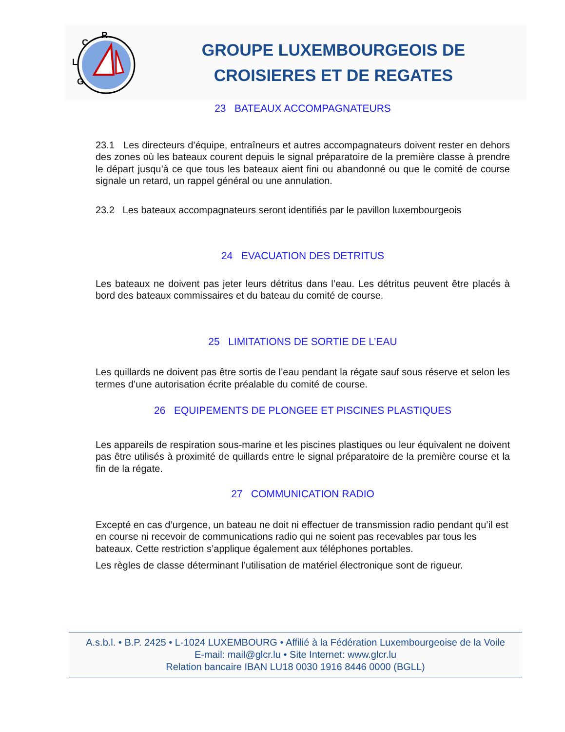R
C
L
G
GROUPE LUXEMBOURGEOIS DE
CROISIERES ET DE REGATES
23 BATEAUX ACCOMPAGNATEURS
23.1 Les directeurs d’équipe, entraîneurs et autres accompagnateurs doivent rester en dehors des zones où les bateaux courent depuis le signal préparatoire de la première classe à prendre le départ jusqu’à ce que tous les bateaux aient fini ou abandonné ou que le comité de course signale un retard, un rappel général ou une annulation.
23.2 Les bateaux accompagnateurs seront identifiés par le pavillon luxembourgeois
24 EVACUATION DES DETRITUS
Les bateaux ne doivent pas jeter leurs détritus dans l’eau. Les détritus peuvent être placés à bord des bateaux commissaires et du bateau du comité de course.
25 LIMITATIONS DE SORTIE DE L’EAU
Les quillards ne doivent pas être sortis de l’eau pendant la régate sauf sous réserve et selon les termes d’une autorisation écrite préalable du comité de course.
26 EQUIPEMENTS DE PLONGEE ET PISCINES PLASTIQUES
Les appareils de respiration sous-marine et les piscines plastiques ou leur équivalent ne doivent pas être utilisés à proximité de quillards entre le signal préparatoire de la première course et la fin de la régate.
27 COMMUNICATION RADIO
Excepté en cas d’urgence, un bateau ne doit ni effectuer de transmission radio pendant qu’il est en course ni recevoir de communications radio qui ne soient pas recevables par tous les bateaux. Cette restriction s’applique également aux téléphones portables.
Les règles de classe déterminant l’utilisation de matériel électronique sont de rigueur.
A.s.b.l. • B.P. 2425 • L-1024 LUXEMBOURG • Affilié à la Fédération Luxembourgeoise de la Voile
E-mail: mail@glcr.lu • Site Internet: www.glcr.lu
Relation bancaire IBAN LU18 0030 1916 8446 0000 (BGLL)